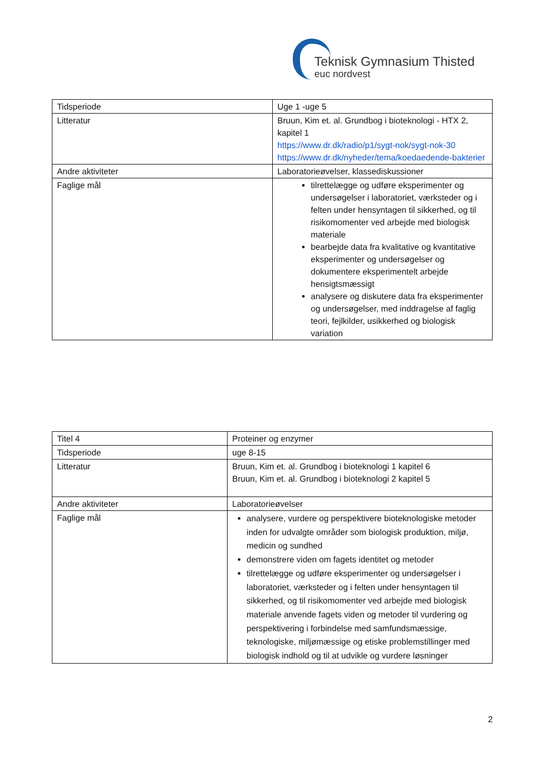Teknisk Gymnasium Thisted
euc nordvest
| Tidsperiode | Uge 1 -uge 5 |
| Litteratur | Bruun, Kim et. al. Grundbog i bioteknologi - HTX 2, kapitel 1 https://www.dr.dk/radio/p1/sygt-nok/sygt-nok-30 https://www.dr.dk/nyheder/tema/koedaedende-bakterier |
| Andre aktiviteter | Laboratorieøvelser, klassediskussioner |
| Faglige mål | tilrettelægge og udføre eksperimenter og undersøgelser i laboratoriet, værksteder og i felten under hensyntagen til sikkerhed, og til risikomomenter ved arbejde med biologisk materiale bearbejde data fra kvalitative og kvantitative eksperimenter og undersøgelser og dokumentere eksperimentelt arbejde hensigtsmæssigt analysere og diskutere data fra eksperimenter og undersøgelser, med inddragelse af faglig teori, fejlkilder, usikkerhed og biologisk variation |
| Titel 4 | Proteiner og enzymer |
| Tidsperiode | uge 8-15 |
| Litteratur | Bruun, Kim et. al. Grundbog i bioteknologi 1 kapitel 6 Bruun, Kim et. al. Grundbog i bioteknologi 2 kapitel 5 |
| Andre aktiviteter | Laboratorieøvelser |
| Faglige mål | analysere, vurdere og perspektivere bioteknologiske metoder inden for udvalgte områder som biologisk produktion, miljø, medicin og sundhed demonstrere viden om fagets identitet og metoder tilrettelægge og udføre eksperimenter og undersøgelser i laboratoriet, værksteder og i felten under hensyntagen til sikkerhed, og til risikomomenter ved arbejde med biologisk materiale anvende fagets viden og metoder til vurdering og perspektivering i forbindelse med samfundsmæssige, teknologiske, miljømæssige og etiske problemstillinger med biologisk indhold og til at udvikle og vurdere løsninger |
2